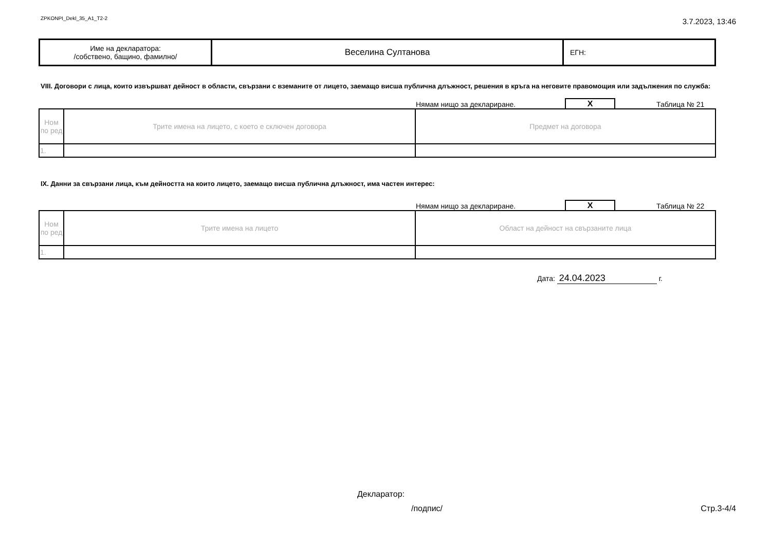ZPKONPI_Dekl_35_A1_T2-2
3.7.2023, 13:46
| Име на декларатора: /собствено, бащино, фамилно/ | Веселина Султанова | ЕГН: |
VIII. Договори с лица, които извършват дейност в области, свързани с вземаните от лицето, заемащо висша публична длъжност, решения в кръга на неговите правомощия или задължения по служба:
Нямам нищо за деклариране. X Таблица № 21
| Ном по ред | Трите имена на лицето, с което е сключен договора | Предмет на договора |
| 1. | | |
IX. Данни за свързани лица, към дейността на които лицето, заемащо висша публична длъжност, има частен интерес:
Нямам нищо за деклариране. X Таблица № 22
| Ном по ред | Трите имена на лицето | Област на дейност на свързаните лица |
| 1. | | |
Дата: 24.04.2023 г.
Декларатор:
/подпис/ Стр.3-4/4